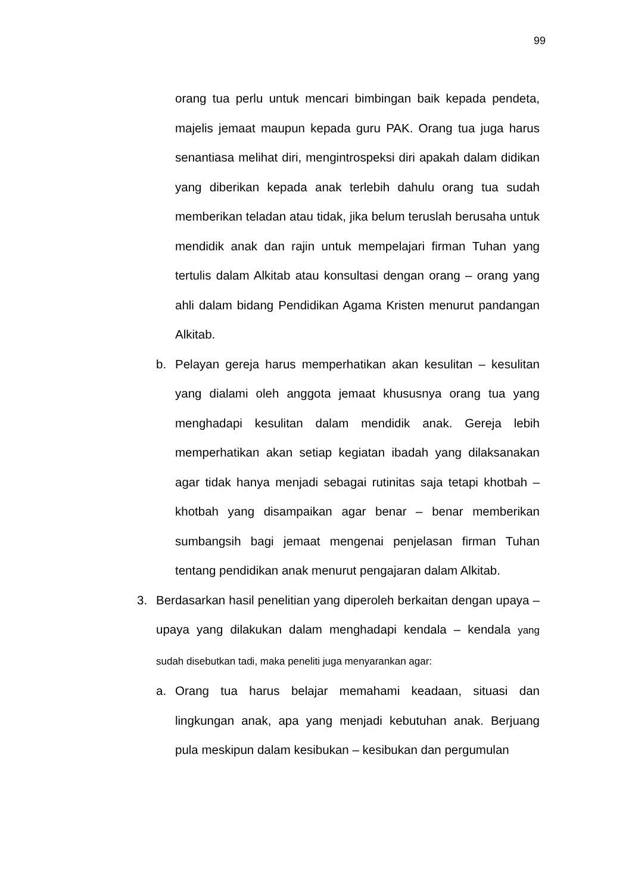99
orang tua perlu untuk mencari bimbingan baik kepada pendeta, majelis jemaat maupun kepada guru PAK. Orang tua juga harus senantiasa melihat diri, mengintrospeksi diri apakah dalam didikan yang diberikan kepada anak terlebih dahulu orang tua sudah memberikan teladan atau tidak, jika belum teruslah berusaha untuk mendidik anak dan rajin untuk mempelajari firman Tuhan yang tertulis dalam Alkitab atau konsultasi dengan orang – orang yang ahli dalam bidang Pendidikan Agama Kristen menurut pandangan Alkitab.
b. Pelayan gereja harus memperhatikan akan kesulitan – kesulitan yang dialami oleh anggota jemaat khususnya orang tua yang menghadapi kesulitan dalam mendidik anak. Gereja lebih memperhatikan akan setiap kegiatan ibadah yang dilaksanakan agar tidak hanya menjadi sebagai rutinitas saja tetapi khotbah – khotbah yang disampaikan agar benar – benar memberikan sumbangsih bagi jemaat mengenai penjelasan firman Tuhan tentang pendidikan anak menurut pengajaran dalam Alkitab.
3. Berdasarkan hasil penelitian yang diperoleh berkaitan dengan upaya – upaya yang dilakukan dalam menghadapi kendala – kendala yang sudah disebutkan tadi, maka peneliti juga menyarankan agar:
a. Orang tua harus belajar memahami keadaan, situasi dan lingkungan anak, apa yang menjadi kebutuhan anak. Berjuang pula meskipun dalam kesibukan – kesibukan dan pergumulan